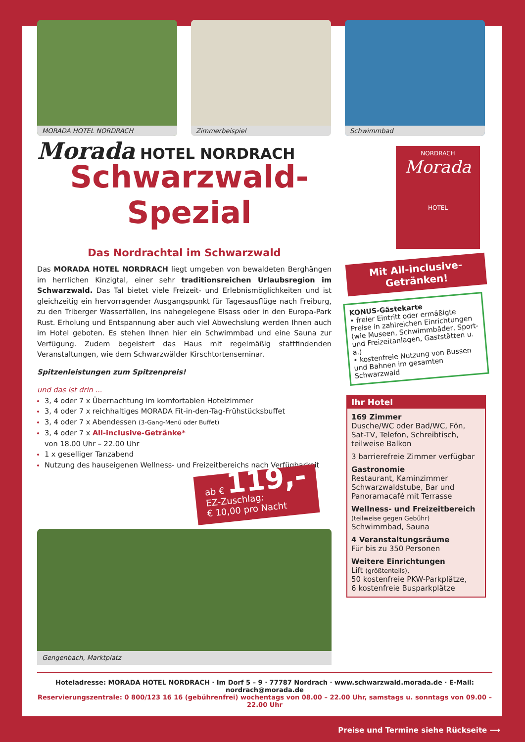MORADA HOTEL NORDRACH Zimmerbeispiel Schwimmbad
Morada HOTEL NORDRACH
Schwarzwald-
Spezial
Das Nordrachtal im Schwarzwald
Das MORADA HOTEL NORDRACH liegt umgeben von bewaldeten Berghängen im herrlichen Kinzigtal, einer sehr traditionsreichen Urlaubsregion im Schwarzwald. Das Tal bietet viele Freizeit- und Erlebnismöglichkeiten und ist gleichzeitig ein hervorragender Ausgangspunkt für Tagesausflüge nach Freiburg, zu den Triberger Wasserfällen, ins nahegelegene Elsass oder in den Europa-Park Rust. Erholung und Entspannung aber auch viel Abwechslung werden Ihnen auch im Hotel geboten. Es stehen Ihnen hier ein Schwimmbad und eine Sauna zur Verfügung. Zudem begeistert das Haus mit regelmäßig stattfindenden Veranstaltungen, wie dem Schwarzwälder Kirschtortenseminar.
Spitzenleistungen zum Spitzenpreis!
und das ist drin ...
3, 4 oder 7 x Übernachtung im komfortablen Hotelzimmer
3, 4 oder 7 x reichhaltiges MORADA Fit-in-den-Tag-Frühstücksbuffet
3, 4 oder 7 x Abendessen (3-Gang-Menü oder Buffet)
3, 4 oder 7 x All-inclusive-Getränke*
von 18.00 Uhr – 22.00 Uhr
1 x geselliger Tanzabend
Nutzung des hauseigenen Wellness- und Freizeitbereichs nach Verfügbarkeit
ab € 119,-
EZ-Zuschlag:
€ 10,00 pro Nacht
Gengenbach, Marktplatz
NORDRACH
Morada
HOTEL
Mit All-inclusive-
Getränken!
KONUS-Gästekarte
• freier Eintritt oder ermäßigte Preise in zahlreichen Einrichtungen (wie Museen, Schwimmbäder, Sport- und Freizeitanlagen, Gaststätten u. a.)
• kostenfreie Nutzung von Bussen und Bahnen im gesamten Schwarzwald
Ihr Hotel
169 Zimmer
Dusche/WC oder Bad/WC, Fön, Sat-TV, Telefon, Schreibtisch, teilweise Balkon
3 barrierefreie Zimmer verfügbar
Gastronomie
Restaurant, Kaminzimmer Schwarzwaldstube, Bar und Panoramacafé mit Terrasse
Wellness- und Freizeitbereich
(teilweise gegen Gebühr)
Schwimmbad, Sauna
4 Veranstaltungsräume
Für bis zu 350 Personen
Weitere Einrichtungen
Lift (größtenteils),
50 kostenfreie PKW-Parkplätze,
6 kostenfreie Busparkplätze
Hoteladresse: MORADA HOTEL NORDRACH · Im Dorf 5 – 9 · 77787 Nordrach · www.schwarzwald.morada.de · E-Mail: nordrach@morada.de
Reservierungszentrale: 0 800/123 16 16 (gebührenfrei) wochentags von 08.00 – 22.00 Uhr, samstags u. sonntags von 09.00 – 22.00 Uhr
Preise und Termine siehe Rückseite ⟶